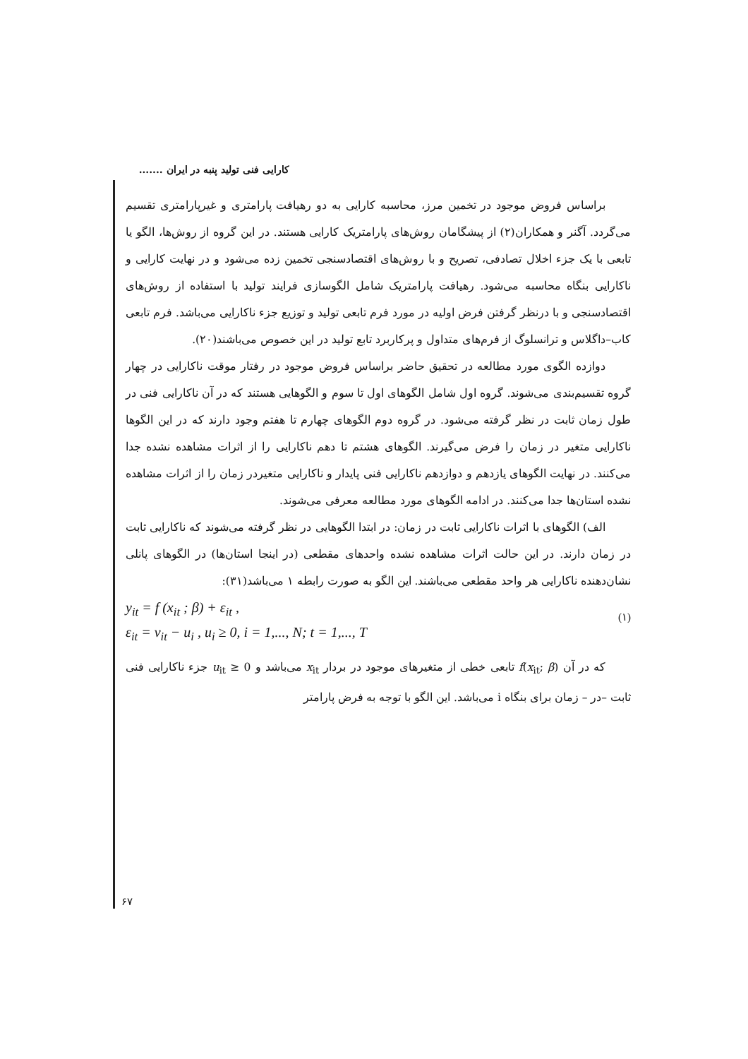کارایی فنی تولید پنبه در ایران .......
براساس فروض موجود در تخمین مرز، محاسبه کارایی به دو رهیافت پارامتری و غیرپارامتری تقسیم می‌گردد. آگنر و همکاران(۲) از پیشگامان روش‌های پارامتریک کارایی هستند. در این گروه از روش‌ها، الگو یا تابعی با یک جزء اخلال تصادفی، تصریح و با روش‌های اقتصادسنجی تخمین زده می‌شود و در نهایت کارایی و ناکارایی بنگاه محاسبه می‌شود. رهیافت پارامتریک شامل الگوسازی فرایند تولید با استفاده از روش‌های اقتصادسنجی و با درنظر گرفتن فرض اولیه در مورد فرم تابعی تولید و توزیع جزء ناکارایی می‌باشد. فرم تابعی کاب–داگلاس و ترانسلوگ از فرم‌های متداول و پرکاربرد تابع تولید در این خصوص می‌باشند(۲۰).
دوازده الگوی مورد مطالعه در تحقیق حاضر براساس فروض موجود در رفتار موقت ناکارایی در چهار گروه تقسیم‌بندی می‌شوند. گروه اول شامل الگوهای اول تا سوم و الگوهایی هستند که در آن ناکارایی فنی در طول زمان ثابت در نظر گرفته می‌شود. در گروه دوم الگوهای چهارم تا هفتم وجود دارند که در این الگوها ناکارایی متغیر در زمان را فرض می‌گیرند. الگوهای هشتم تا دهم ناکارایی را از اثرات مشاهده نشده جدا می‌کنند. در نهایت الگوهای یازدهم و دوازدهم ناکارایی فنی پایدار و ناکارایی متغیردر زمان را از اثرات مشاهده نشده استان‌ها جدا می‌کنند. در ادامه الگوهای مورد مطالعه معرفی می‌شوند.
الف) الگوهای با اثرات ناکارایی ثابت در زمان: در ابتدا الگوهایی در نظر گرفته می‌شوند که ناکارایی ثابت در زمان دارند. در این حالت اثرات مشاهده نشده واحدهای مقطعی (در اینجا استان‌ها) در الگوهای پانلی نشان‌دهنده ناکارایی هر واحد مقطعی می‌باشند. این الگو به صورت رابطه ۱ می‌باشد(۳۱):
y<sub>it</sub> = f (x<sub>it</sub> ; β) + ε<sub>it</sub> ,
ε<sub>it</sub> = v<sub>it</sub> − u<sub>i</sub> , u<sub>i</sub> ≥ 0, i = 1,..., N; t = 1,..., T
(۱)
که در آن f(x<sub>it</sub>; β) تابعی خطی از متغیرهای موجود در بردار x<sub>it</sub> می‌باشد و u<sub>it</sub> ≥ 0 جزء ناکارایی فنی ثابت –در – زمان برای بنگاه i می‌باشد. این الگو با توجه به فرض پارامتر
۶۷